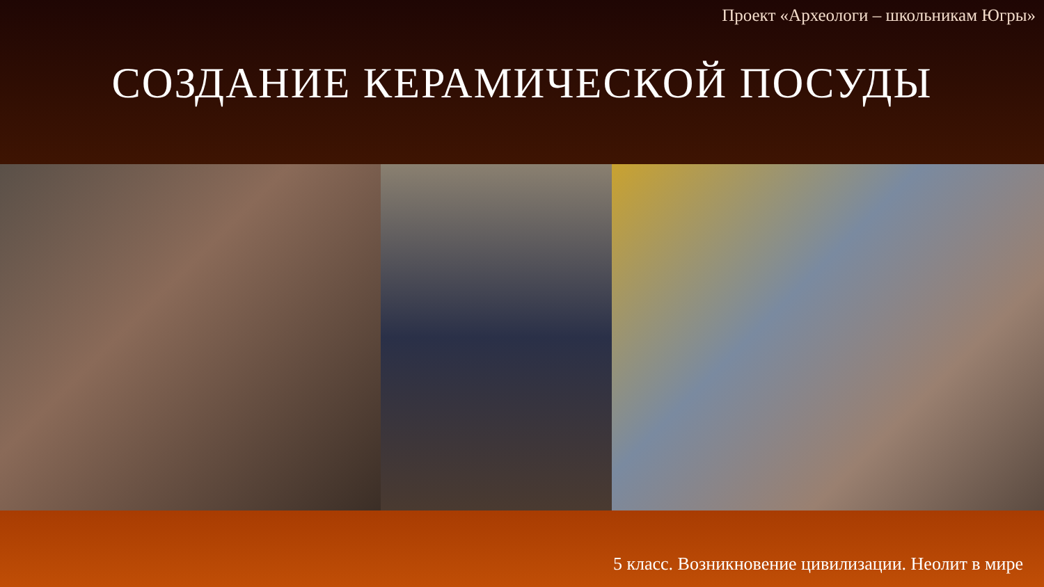Проект «Археологи – школьникам Югры»
СОЗДАНИЕ КЕРАМИЧЕСКОЙ ПОСУДЫ
5 класс. Возникновение цивилизации. Неолит в мире